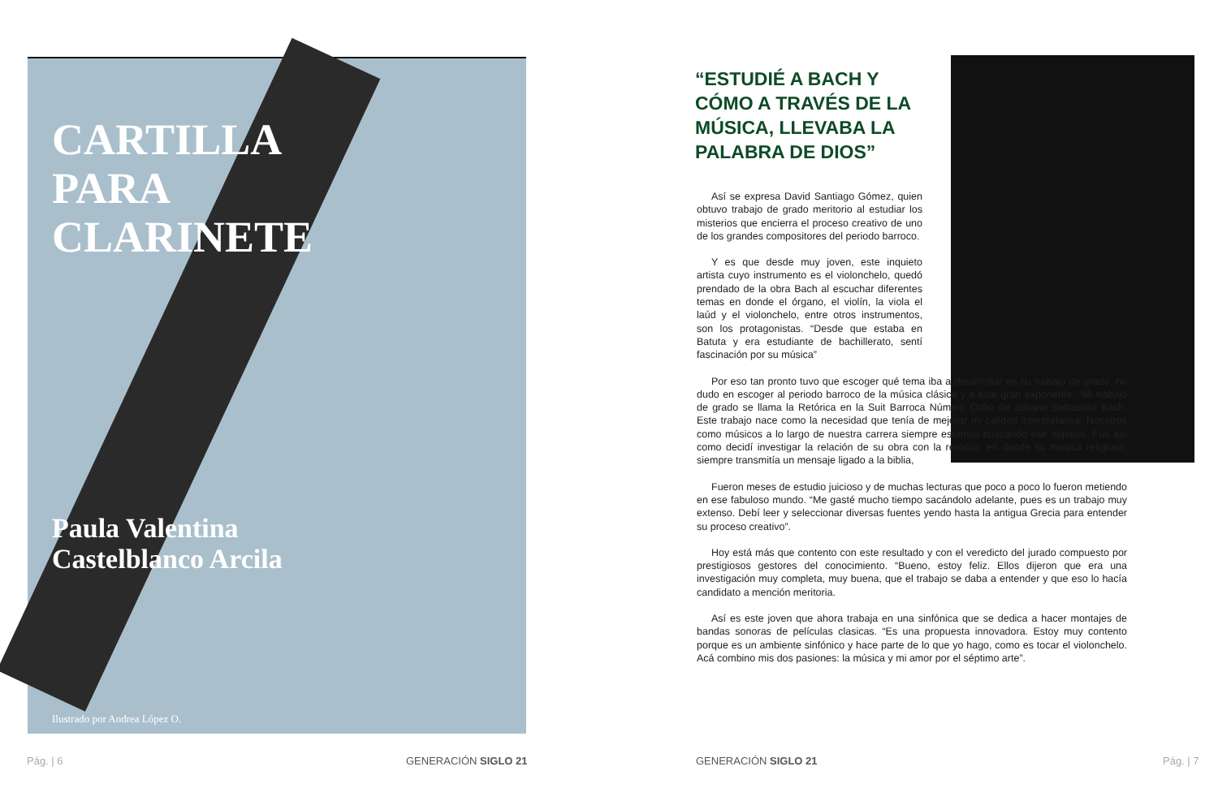CARTILLA
PARA
CLARINETE
Paula Valentina
Castelblanco Arcila
Ilustrado por Andrea López O.
“ESTUDIÉ A BACH Y CÓMO A TRAVÉS DE LA MÚSICA, LLEVABA LA PALABRA DE DIOS”
Así se expresa David Santiago Gómez, quien obtuvo trabajo de grado meritorio al estudiar los misterios que encierra el proceso creativo de uno de los grandes compositores del periodo barroco.
Y es que desde muy joven, este inquieto artista cuyo instrumento es el violonchelo, quedó prendado de la obra Bach al escuchar diferentes temas en donde el órgano, el violín, la viola el laúd y el violonchelo, entre otros instrumentos, son los protagonistas. “Desde que estaba en Batuta y era estudiante de bachillerato, sentí fascinación por su música”
Por eso tan pronto tuvo que escoger qué tema iba a desarrollar en su trabajo de grado, no dudo en escoger al periodo barroco de la música clásica y a este gran exponente. “Mi trabajo de grado se llama la Retórica en la Suit Barroca Número Ocho de Johann Sebastián Bach. Este trabajo nace como la necesidad que tenía de mejorar mi calidad interpretativa. Nosotros como músicos a lo largo de nuestra carrera siempre estamos buscando ese objetivo. Fue así como decidí investigar la relación de su obra con la retórica, en donde su musica religiosa, siempre transmitía un mensaje ligado a la biblia,
Fueron meses de estudio juicioso y de muchas lecturas que poco a poco lo fueron metiendo en ese fabuloso mundo. “Me gasté mucho tiempo sacándolo adelante, pues es un trabajo muy extenso. Debí leer y seleccionar diversas fuentes yendo hasta la antigua Grecia para entender su proceso creativo”.
Hoy está más que contento con este resultado y con el veredicto del jurado compuesto por prestigiosos gestores del conocimiento. “Bueno, estoy feliz. Ellos dijeron que era una investigación muy completa, muy buena, que el trabajo se daba a entender y que eso lo hacía candidato a mención meritoria.
Así es este joven que ahora trabaja en una sinfónica que se dedica a hacer montajes de bandas sonoras de películas clasicas. “Es una propuesta innovadora. Estoy muy contento porque es un ambiente sinfónico y hace parte de lo que yo hago, como es tocar el violonchelo. Acá combino mis dos pasiones: la música y mi amor por el séptimo arte”.
Pág. | 6 GENERACIÓN SIGLO 21 GENERACIÓN SIGLO 21 Pág. | 7